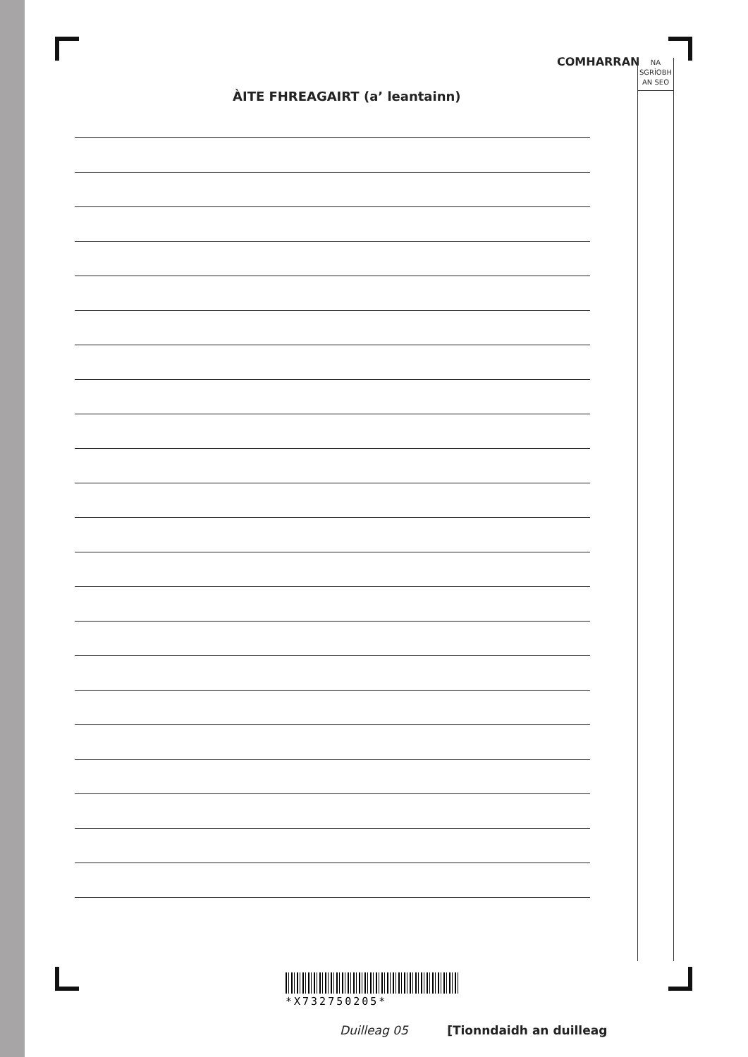COMHARRAN
NA
SGRÌOBH
AN SEO
ÀITE FHREAGAIRT (a’ leantainn)
*X732750205*
Duilleag 05 [Tionndaidh an duilleag